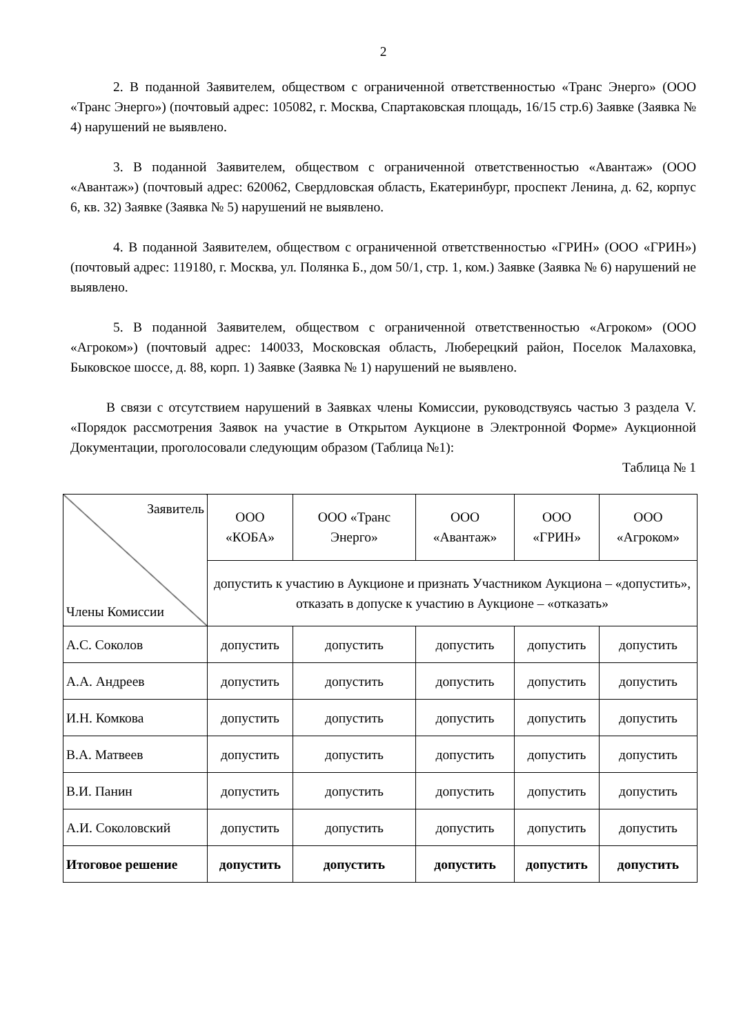2
2. В поданной Заявителем, обществом с ограниченной ответственностью «Транс Энерго» (ООО «Транс Энерго») (почтовый адрес: 105082, г. Москва, Спартаковская площадь, 16/15 стр.6) Заявке (Заявка № 4) нарушений не выявлено.
3. В поданной Заявителем, обществом с ограниченной ответственностью «Авантаж» (ООО «Авантаж») (почтовый адрес: 620062, Свердловская область, Екатеринбург, проспект Ленина, д. 62, корпус 6, кв. 32) Заявке (Заявка № 5) нарушений не выявлено.
4. В поданной Заявителем, обществом с ограниченной ответственностью «ГРИН» (ООО «ГРИН») (почтовый адрес: 119180, г. Москва, ул. Полянка Б., дом 50/1, стр. 1, ком.) Заявке (Заявка № 6) нарушений не выявлено.
5. В поданной Заявителем, обществом с ограниченной ответственностью «Агроком» (ООО «Агроком») (почтовый адрес: 140033, Московская область, Люберецкий район, Поселок Малаховка, Быковское шоссе, д. 88, корп. 1) Заявке (Заявка № 1) нарушений не выявлено.
В связи с отсутствием нарушений в Заявках члены Комиссии, руководствуясь частью 3 раздела V. «Порядок рассмотрения Заявок на участие в Открытом Аукционе в Электронной Форме» Аукционной Документации, проголосовали следующим образом (Таблица №1):
Таблица № 1
| Заявитель Члены Комиссии | ООО «КОБА» | ООО «Транс Энерго» | ООО «Авантаж» | ООО «ГРИН» | ООО «Агроком» |
| --- | --- | --- | --- | --- | --- |
| | допустить к участию в Аукционе и признать Участником Аукциона – «допустить», отказать в допуске к участию в Аукционе – «отказать» | | | | |
| А.С. Соколов | допустить | допустить | допустить | допустить | допустить |
| А.А. Андреев | допустить | допустить | допустить | допустить | допустить |
| И.Н. Комкова | допустить | допустить | допустить | допустить | допустить |
| В.А. Матвеев | допустить | допустить | допустить | допустить | допустить |
| В.И. Панин | допустить | допустить | допустить | допустить | допустить |
| А.И. Соколовский | допустить | допустить | допустить | допустить | допустить |
| Итоговое решение | допустить | допустить | допустить | допустить | допустить |